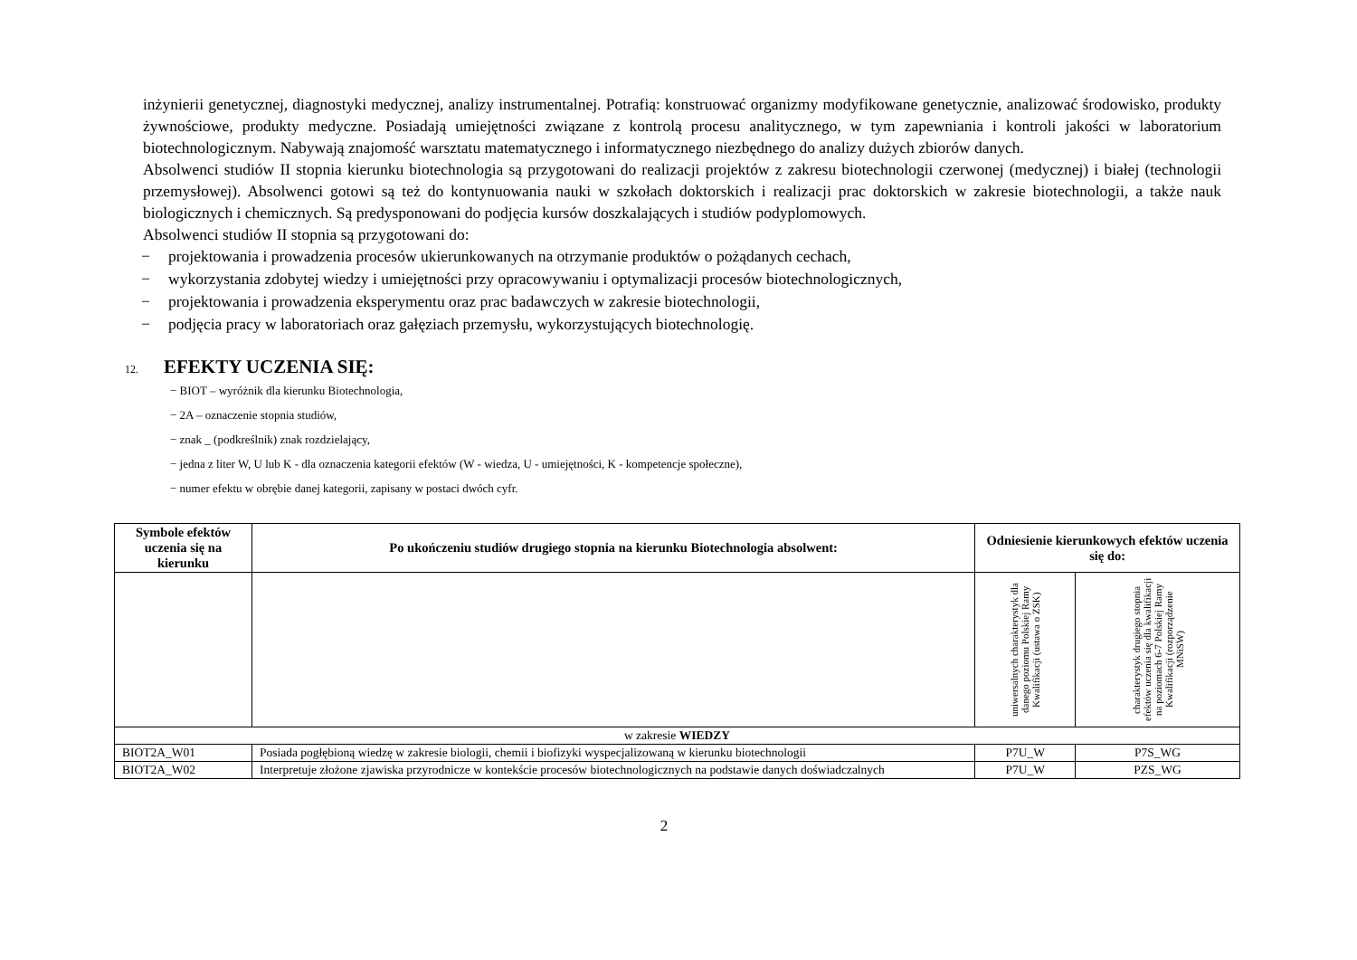inżynierii genetycznej, diagnostyki medycznej, analizy instrumentalnej. Potrafią: konstruować organizmy modyfikowane genetycznie, analizować środowisko, produkty żywnościowe, produkty medyczne. Posiadają umiejętności związane z kontrolą procesu analitycznego, w tym zapewniania i kontroli jakości w laboratorium biotechnologicznym. Nabywają znajomość warsztatu matematycznego i informatycznego niezbędnego do analizy dużych zbiorów danych.
Absolwenci studiów II stopnia kierunku biotechnologia są przygotowani do realizacji projektów z zakresu biotechnologii czerwonej (medycznej) i białej (technologii przemysłowej). Absolwenci gotowi są też do kontynuowania nauki w szkołach doktorskich i realizacji prac doktorskich w zakresie biotechnologii, a także nauk biologicznych i chemicznych. Są predysponowani do podjęcia kursów doszkalających i studiów podyplomowych.
Absolwenci studiów II stopnia są przygotowani do:
− projektowania i prowadzenia procesów ukierunkowanych na otrzymanie produktów o pożądanych cechach,
− wykorzystania zdobytej wiedzy i umiejętności przy opracowywaniu i optymalizacji procesów biotechnologicznych,
− projektowania i prowadzenia eksperymentu oraz prac badawczych w zakresie biotechnologii,
− podjęcia pracy w laboratoriach oraz gałęziach przemysłu, wykorzystujących biotechnologię.
12. EFEKTY UCZENIA SIĘ:
− BIOT – wyróżnik dla kierunku Biotechnologia,
− 2A – oznaczenie stopnia studiów,
− znak _ (podkreślnik) znak rozdzielający,
− jedna z liter W, U lub K - dla oznaczenia kategorii efektów (W - wiedza, U - umiejętności, K - kompetencje społeczne),
− numer efektu w obrębie danej kategorii, zapisany w postaci dwóch cyfr.
| Symbole efektów uczenia się na kierunku | Po ukończeniu studiów drugiego stopnia na kierunku Biotechnologia absolwent: | Odniesienie kierunkowych efektów uczenia się do: | |
| --- | --- | --- | --- |
| | | uniwersalnych charakterystyk dla danego poziomu Polskiej Ramy Kwalifikacji (ustawa o ZSK) | charakterystyk drugiego stopnia efektów uczenia się dla kwalifikacji na poziomach 6-7 Polskiej Ramy Kwalifikacji (rozporządzenie MNiSW) |
| w zakresie WIEDZY | | | |
| BIOT2A_W01 | Posiada pogłębioną wiedzę w zakresie biologii, chemii i biofizyki wyspecjalizowaną w kierunku biotechnologii | P7U_W | P7S_WG |
| BIOT2A_W02 | Interpretuje złożone zjawiska przyrodnicze w kontekście procesów biotechnologicznych na podstawie danych doświadczalnych | P7U_W | PZS_WG |
2